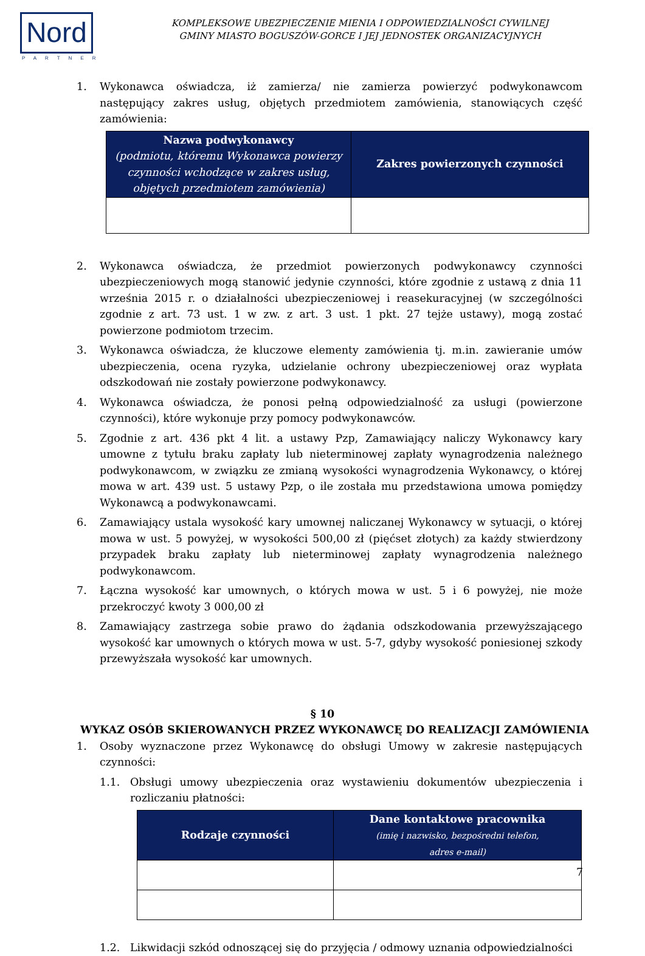Nord
PARTNER
KOMPLEKSOWE UBEZPIECZENIE MIENIA I ODPOWIEDZIALNOŚCI CYWILNEJ
GMINY MIASTO BOGUSZÓW-GORCE I JEJ JEDNOSTEK ORGANIZACYJNYCH
1. Wykonawca oświadcza, iż zamierza/ nie zamierza powierzyć podwykonawcom następujący zakres usług, objętych przedmiotem zamówienia, stanowiących część zamówienia:
| Nazwa podwykonawcy (podmiotu, któremu Wykonawca powierzy czynności wchodzące w zakres usług, objętych przedmiotem zamówienia) | Zakres powierzonych czynności |
| --- | --- |
2. Wykonawca oświadcza, że przedmiot powierzonych podwykonawcy czynności ubezpieczeniowych mogą stanowić jedynie czynności, które zgodnie z ustawą z dnia 11 września 2015 r. o działalności ubezpieczeniowej i reasekuracyjnej (w szczególności zgodnie z art. 73 ust. 1 w zw. z art. 3 ust. 1 pkt. 27 tejże ustawy), mogą zostać powierzone podmiotom trzecim.
3. Wykonawca oświadcza, że kluczowe elementy zamówienia tj. m.in. zawieranie umów ubezpieczenia, ocena ryzyka, udzielanie ochrony ubezpieczeniowej oraz wypłata odszkodowań nie zostały powierzone podwykonawcy.
4. Wykonawca oświadcza, że ponosi pełną odpowiedzialność za usługi (powierzone czynności), które wykonuje przy pomocy podwykonawców.
5. Zgodnie z art. 436 pkt 4 lit. a ustawy Pzp, Zamawiający naliczy Wykonawcy kary umowne z tytułu braku zapłaty lub nieterminowej zapłaty wynagrodzenia należnego podwykonawcom, w związku ze zmianą wysokości wynagrodzenia Wykonawcy, o której mowa w art. 439 ust. 5 ustawy Pzp, o ile została mu przedstawiona umowa pomiędzy Wykonawcą a podwykonawcami.
6. Zamawiający ustala wysokość kary umownej naliczanej Wykonawcy w sytuacji, o której mowa w ust. 5 powyżej, w wysokości 500,00 zł (pięćset złotych) za każdy stwierdzony przypadek braku zapłaty lub nieterminowej zapłaty wynagrodzenia należnego podwykonawcom.
7. Łączna wysokość kar umownych, o których mowa w ust. 5 i 6 powyżej, nie może przekroczyć kwoty 3 000,00 zł
8. Zamawiający zastrzega sobie prawo do żądania odszkodowania przewyższającego wysokość kar umownych o których mowa w ust. 5-7, gdyby wysokość poniesionej szkody przewyższała wysokość kar umownych.
§ 10
WYKAZ OSÓB SKIEROWANYCH PRZEZ WYKONAWCĘ DO REALIZACJI ZAMÓWIENIA
1. Osoby wyznaczone przez Wykonawcę do obsługi Umowy w zakresie następujących czynności:
1.1. Obsługi umowy ubezpieczenia oraz wystawieniu dokumentów ubezpieczenia i rozliczaniu płatności:
| Rodzaje czynności | Dane kontaktowe pracownika (imię i nazwisko, bezpośredni telefon, adres e-mail) |
| --- | --- |
1.2. Likwidacji szkód odnoszącej się do przyjęcia / odmowy uznania odpowiedzialności
7